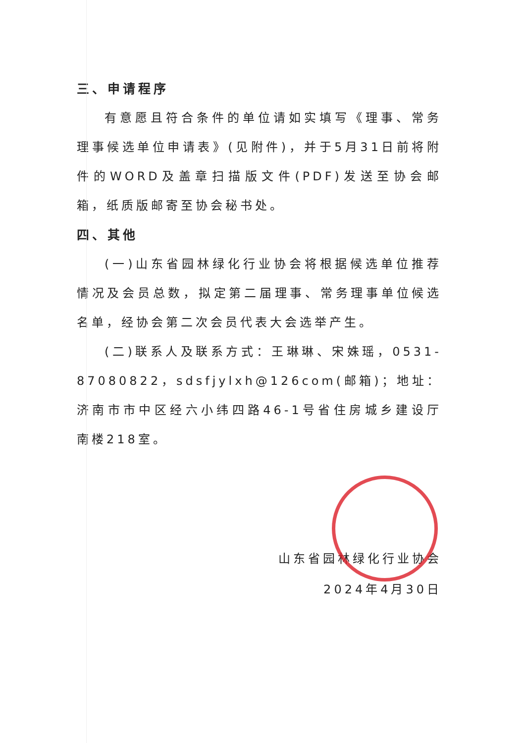三、申请程序
有意愿且符合条件的单位请如实填写《理事、常务理事候选单位申请表》(见附件)，并于5月31日前将附件的WORD及盖章扫描版文件(PDF)发送至协会邮箱，纸质版邮寄至协会秘书处。
四、其他
(一)山东省园林绿化行业协会将根据候选单位推荐情况及会员总数，拟定第二届理事、常务理事单位候选名单，经协会第二次会员代表大会选举产生。
(二)联系人及联系方式：王琳琳、宋姝瑶，0531-87080822，sdsfjylxh@126com(邮箱)；地址：济南市市中区经六小纬四路46-1号省住房城乡建设厅南楼218室。
山东省园林绿化行业协会
2024年4月30日